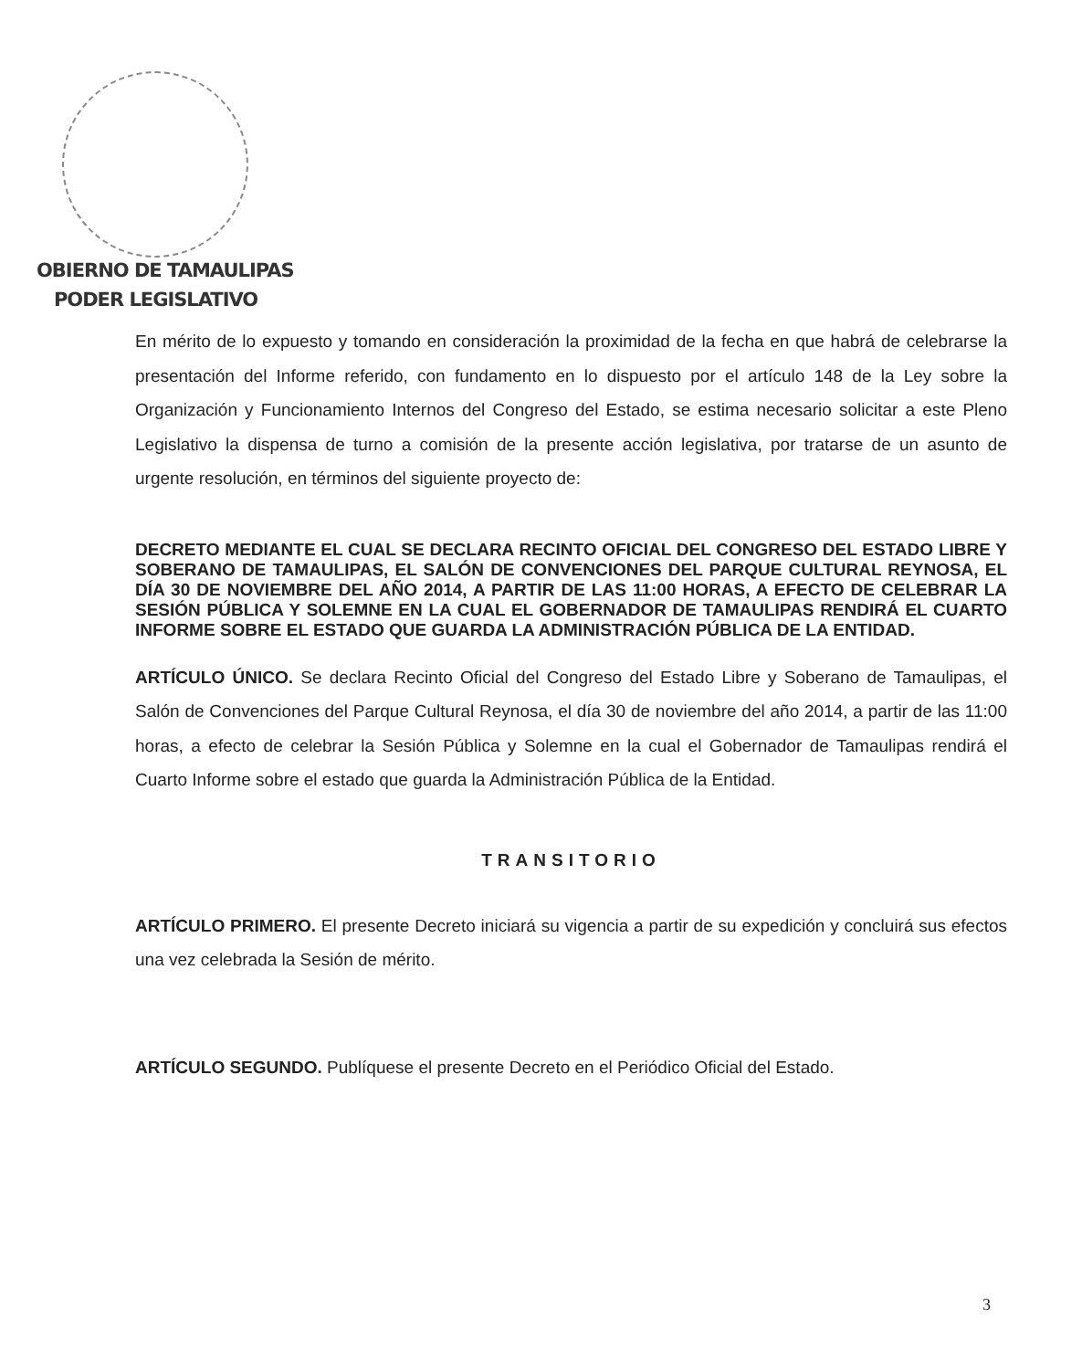OBIERNO DE TAMAULIPAS
PODER LEGISLATIVO
En mérito de lo expuesto y tomando en consideración la proximidad de la fecha en que habrá de celebrarse la presentación del Informe referido, con fundamento en lo dispuesto por el artículo 148 de la Ley sobre la Organización y Funcionamiento Internos del Congreso del Estado, se estima necesario solicitar a este Pleno Legislativo la dispensa de turno a comisión de la presente acción legislativa, por tratarse de un asunto de urgente resolución, en términos del siguiente proyecto de:
DECRETO MEDIANTE EL CUAL SE DECLARA RECINTO OFICIAL DEL CONGRESO DEL ESTADO LIBRE Y SOBERANO DE TAMAULIPAS, EL SALÓN DE CONVENCIONES DEL PARQUE CULTURAL REYNOSA, EL DÍA 30 DE NOVIEMBRE DEL AÑO 2014, A PARTIR DE LAS 11:00 HORAS, A EFECTO DE CELEBRAR LA SESIÓN PÚBLICA Y SOLEMNE EN LA CUAL EL GOBERNADOR DE TAMAULIPAS RENDIRÁ EL CUARTO INFORME SOBRE EL ESTADO QUE GUARDA LA ADMINISTRACIÓN PÚBLICA DE LA ENTIDAD.
ARTÍCULO ÚNICO. Se declara Recinto Oficial del Congreso del Estado Libre y Soberano de Tamaulipas, el Salón de Convenciones del Parque Cultural Reynosa, el día 30 de noviembre del año 2014, a partir de las 11:00 horas, a efecto de celebrar la Sesión Pública y Solemne en la cual el Gobernador de Tamaulipas rendirá el Cuarto Informe sobre el estado que guarda la Administración Pública de la Entidad.
TRANSITORIO
ARTÍCULO PRIMERO. El presente Decreto iniciará su vigencia a partir de su expedición y concluirá sus efectos una vez celebrada la Sesión de mérito.
ARTÍCULO SEGUNDO. Publíquese el presente Decreto en el Periódico Oficial del Estado.
3